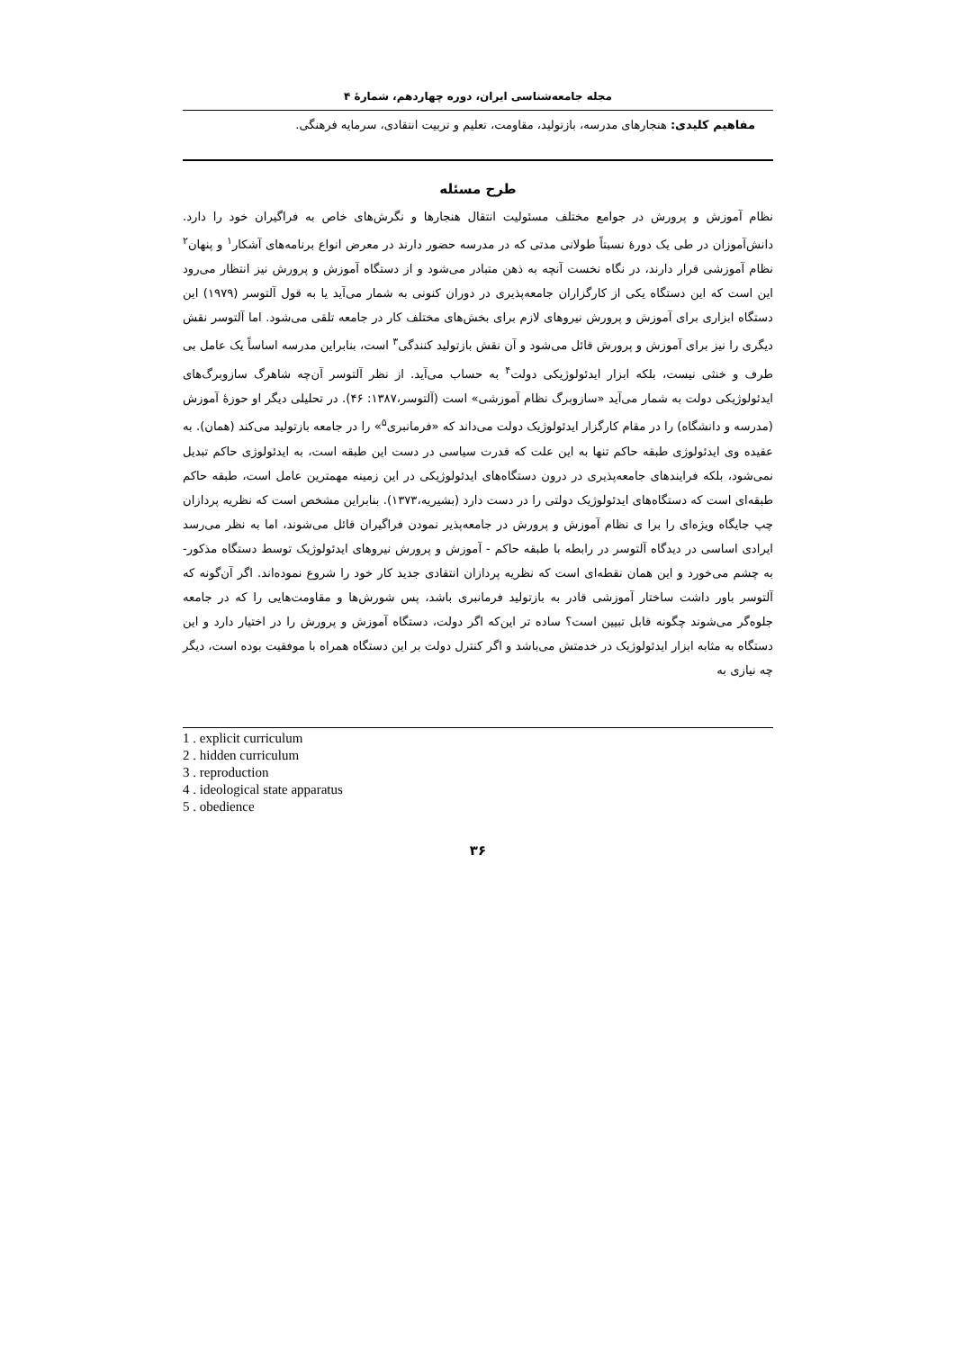مجله جامعه‌شناسی ایران، دوره چهاردهم، شمارهٔ ۴
مفاهیم کلیدی: هنجارهای مدرسه، بازتولید، مقاومت، تعلیم و تربیت انتقادی، سرمایه فرهنگی.
طرح مسئله
نظام آموزش و پرورش در جوامع مختلف مسئولیت انتقال هنجارها و نگرش‌های خاص به فراگیران خود را دارد. دانش‌آموزان در طی یک دورهٔ نسبتاً طولانی مدتی که در مدرسه حضور دارند در معرض انواع برنامه‌های آشکار<sup>۱</sup> و پنهان<sup>۲</sup> نظام آموزشی قرار دارند، در نگاه نخست آنچه به ذهن متبادر می‌شود و از دستگاه آموزش و پرورش نیز انتظار می‌رود این است که این دستگاه یکی از کارگزاران جامعه‌پذیری در دوران کنونی به شمار می‌آید یا به قول آلتوسر (۱۹۷۹) این دستگاه ابزاری برای آموزش و پرورش نیروهای لازم برای بخش‌های مختلف کار در جامعه تلقی می‌شود. اما آلتوسر نقش دیگری را نیز برای آموزش و پرورش قائل می‌شود و آن نقش بازتولید کنندگی<sup>۳</sup> است، بنابراین مدرسه اساساً یک عامل بی طرف و خنثی نیست، بلکه ابزار ایدئولوژیکی دولت<sup>۴</sup> به حساب می‌آید. از نظر آلتوسر آن‌چه شاهرگ سازوبرگ‌های ایدئولوژیکی دولت به شمار می‌آید «سازوبرگ نظام آموزشی» است (آلتوسر،۱۳۸۷: ۴۶). در تحلیلی دیگر او حوزهٔ آموزش (مدرسه و دانشگاه) را در مقام کارگزار ایدئولوژیک دولت می‌داند که «فرمانبری<sup>۵</sup>» را در جامعه بازتولید می‌کند (همان). به عقیده وی ایدئولوژی طبقه حاکم تنها به این علت که قدرت سیاسی در دست این طبقه است، به ایدئولوژی حاکم تبدیل نمی‌شود، بلکه فرایندهای جامعه‌پذیری در درون دستگاه‌های ایدئولوژیکی در این زمینه مهمترین عامل است، طبقه حاکم طبقه‌ای است که دستگاه‌های ایدئولوژیک دولتی را در دست دارد (بشیریه،۱۳۷۳). بنابراین مشخص است که نظریه پردازان چپ جایگاه ویژه‌ای را برا ی نظام آموزش و پرورش در جامعه‌پذیر نمودن فراگیران قائل می‌شوند، اما به نظر می‌رسد ایرادی اساسی در دیدگاه آلتوسر در رابطه با طبقه حاکم - آموزش و پرورش نیروهای ایدئولوژیک توسط دستگاه مذکور- به چشم می‌خورد و این همان نقطه‌ای است که نظریه پردازان انتقادی جدید کار خود را شروع نموده‌اند. اگر آن‌گونه که آلتوسر باور داشت ساختار آموزشی قادر به بازتولید فرمانبری باشد، پس شورش‌ها و مقاومت‌هایی را که در جامعه جلوه‌گر می‌شوند چگونه قابل تبیین است؟ ساده تر این‌که اگر دولت، دستگاه آموزش و پرورش را در اختیار دارد و این دستگاه به مثابه ابزار ایدئولوژیک در خدمتش می‌باشد و اگر کنترل دولت بر این دستگاه همراه با موفقیت بوده است، دیگر چه نیازی به
1 . explicit curriculum
2 . hidden curriculum
3 . reproduction
4 . ideological state apparatus
5 . obedience
۳۶